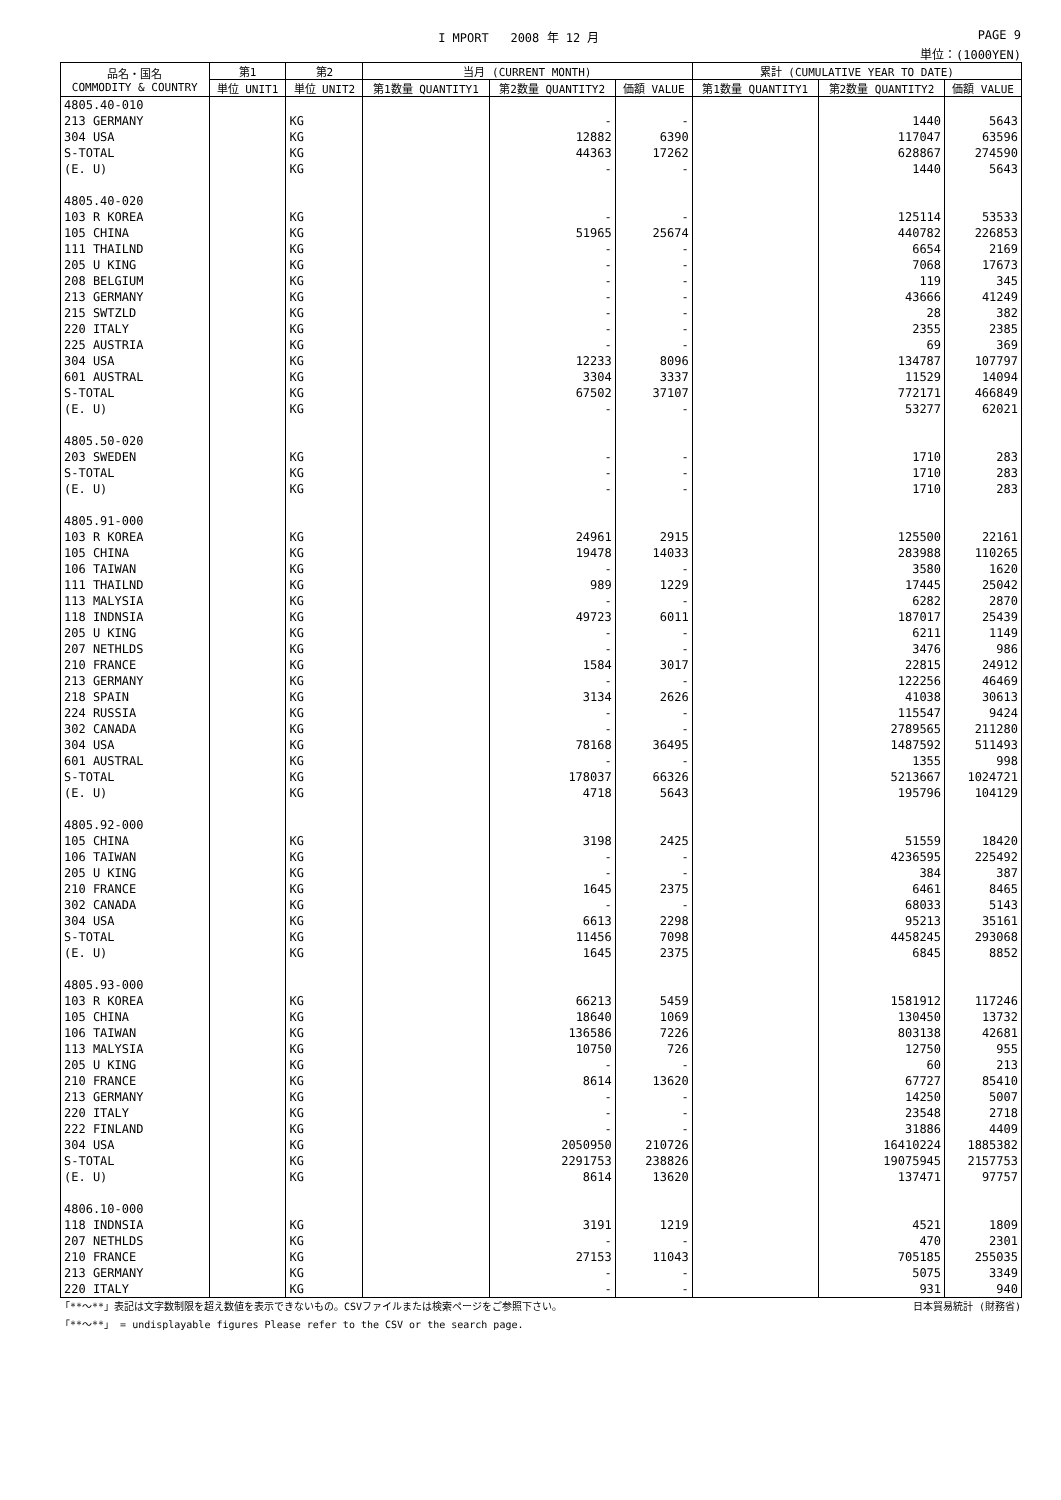I MPORT 2008 年 12 月 PAGE 9
単位：(1000YEN)
| 品名・国名 COMMODITY & COUNTRY | 第1 | 第2 | 当月 (CURRENT MONTH) | | | 累計 (CUMULATIVE YEAR TO DATE) | | |
| --- | --- | --- | --- | --- | --- | --- | --- | --- |
| | 単位 UNIT1 | 単位 UNIT2 | 第1数量 QUANTITY1 | 第2数量 QUANTITY2 | 価額 VALUE | 第1数量 QUANTITY1 | 第2数量 QUANTITY2 | 価額 VALUE |
| 4805.40-010 | | | | | | | | |
| 213 GERMANY | | KG | | - | - | | 1440 | 5643 |
| 304 USA | | KG | | 12882 | 6390 | | 117047 | 63596 |
| S-TOTAL | | KG | | 44363 | 17262 | | 628867 | 274590 |
| (E. U) | | KG | | - | - | | 1440 | 5643 |
| 4805.40-020 | | | | | | | | |
| 103 R KOREA | | KG | | - | - | | 125114 | 53533 |
| 105 CHINA | | KG | | 51965 | 25674 | | 440782 | 226853 |
| 111 THAILND | | KG | | - | - | | 6654 | 2169 |
| 205 U KING | | KG | | - | - | | 7068 | 17673 |
| 208 BELGIUM | | KG | | - | - | | 119 | 345 |
| 213 GERMANY | | KG | | - | - | | 43666 | 41249 |
| 215 SWTZLD | | KG | | - | - | | 28 | 382 |
| 220 ITALY | | KG | | - | - | | 2355 | 2385 |
| 225 AUSTRIA | | KG | | - | - | | 69 | 369 |
| 304 USA | | KG | | 12233 | 8096 | | 134787 | 107797 |
| 601 AUSTRAL | | KG | | 3304 | 3337 | | 11529 | 14094 |
| S-TOTAL | | KG | | 67502 | 37107 | | 772171 | 466849 |
| (E. U) | | KG | | - | - | | 53277 | 62021 |
| 4805.50-020 | | | | | | | | |
| 203 SWEDEN | | KG | | - | - | | 1710 | 283 |
| S-TOTAL | | KG | | - | - | | 1710 | 283 |
| (E. U) | | KG | | - | - | | 1710 | 283 |
| 4805.91-000 | | | | | | | | |
| 103 R KOREA | | KG | | 24961 | 2915 | | 125500 | 22161 |
| 105 CHINA | | KG | | 19478 | 14033 | | 283988 | 110265 |
| 106 TAIWAN | | KG | | - | - | | 3580 | 1620 |
| 111 THAILND | | KG | | 989 | 1229 | | 17445 | 25042 |
| 113 MALYSIA | | KG | | - | - | | 6282 | 2870 |
| 118 INDNSIA | | KG | | 49723 | 6011 | | 187017 | 25439 |
| 205 U KING | | KG | | - | - | | 6211 | 1149 |
| 207 NETHLDS | | KG | | - | - | | 3476 | 986 |
| 210 FRANCE | | KG | | 1584 | 3017 | | 22815 | 24912 |
| 213 GERMANY | | KG | | - | - | | 122256 | 46469 |
| 218 SPAIN | | KG | | 3134 | 2626 | | 41038 | 30613 |
| 224 RUSSIA | | KG | | - | - | | 115547 | 9424 |
| 302 CANADA | | KG | | - | - | | 2789565 | 211280 |
| 304 USA | | KG | | 78168 | 36495 | | 1487592 | 511493 |
| 601 AUSTRAL | | KG | | - | - | | 1355 | 998 |
| S-TOTAL | | KG | | 178037 | 66326 | | 5213667 | 1024721 |
| (E. U) | | KG | | 4718 | 5643 | | 195796 | 104129 |
| 4805.92-000 | | | | | | | | |
| 105 CHINA | | KG | | 3198 | 2425 | | 51559 | 18420 |
| 106 TAIWAN | | KG | | - | - | | 4236595 | 225492 |
| 205 U KING | | KG | | - | - | | 384 | 387 |
| 210 FRANCE | | KG | | 1645 | 2375 | | 6461 | 8465 |
| 302 CANADA | | KG | | - | - | | 68033 | 5143 |
| 304 USA | | KG | | 6613 | 2298 | | 95213 | 35161 |
| S-TOTAL | | KG | | 11456 | 7098 | | 4458245 | 293068 |
| (E. U) | | KG | | 1645 | 2375 | | 6845 | 8852 |
| 4805.93-000 | | | | | | | | |
| 103 R KOREA | | KG | | 66213 | 5459 | | 1581912 | 117246 |
| 105 CHINA | | KG | | 18640 | 1069 | | 130450 | 13732 |
| 106 TAIWAN | | KG | | 136586 | 7226 | | 803138 | 42681 |
| 113 MALYSIA | | KG | | 10750 | 726 | | 12750 | 955 |
| 205 U KING | | KG | | - | - | | 60 | 213 |
| 210 FRANCE | | KG | | 8614 | 13620 | | 67727 | 85410 |
| 213 GERMANY | | KG | | - | - | | 14250 | 5007 |
| 220 ITALY | | KG | | - | - | | 23548 | 2718 |
| 222 FINLAND | | KG | | - | - | | 31886 | 4409 |
| 304 USA | | KG | | 2050950 | 210726 | | 16410224 | 1885382 |
| S-TOTAL | | KG | | 2291753 | 238826 | | 19075945 | 2157753 |
| (E. U) | | KG | | 8614 | 13620 | | 137471 | 97757 |
| 4806.10-000 | | | | | | | | |
| 118 INDNSIA | | KG | | 3191 | 1219 | | 4521 | 1809 |
| 207 NETHLDS | | KG | | - | - | | 470 | 2301 |
| 210 FRANCE | | KG | | 27153 | 11043 | | 705185 | 255035 |
| 213 GERMANY | | KG | | - | - | | 5075 | 3349 |
| 220 ITALY | | KG | | - | - | | 931 | 940 |
「**～**」表記は文字数制限を超え数値を表示できないもの。CSVファイルまたは検索ページをご参照下さい。 日本貿易統計 (財務省)
「**～**」 = undisplayable figures Please refer to the CSV or the search page.